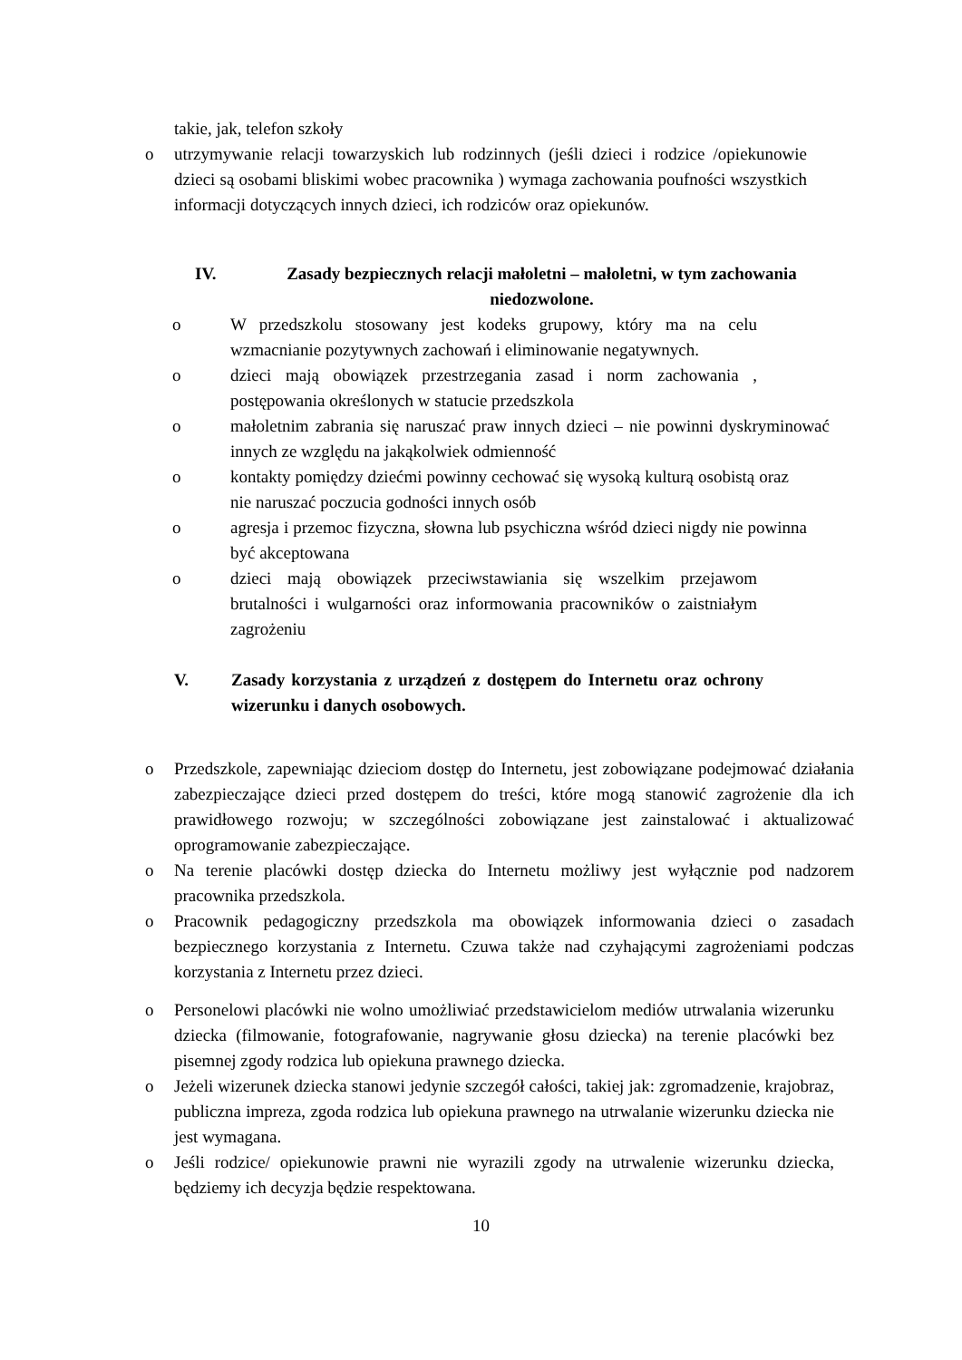takie, jak, telefon szkoły
o utrzymywanie relacji towarzyskich lub rodzinnych (jeśli dzieci i rodzice /opiekunowie dzieci są osobami bliskimi wobec pracownika ) wymaga zachowania poufności wszystkich informacji dotyczących innych dzieci, ich rodziców oraz opiekunów.
IV. Zasady bezpiecznych relacji małoletni – małoletni, w tym zachowania niedozwolone.
o W przedszkolu stosowany jest kodeks grupowy, który ma na celu wzmacnianie pozytywnych zachowań i eliminowanie negatywnych.
o dzieci mają obowiązek przestrzegania zasad i norm zachowania , postępowania określonych w statucie przedszkola
o małoletnim zabrania się naruszać praw innych dzieci – nie powinni dyskryminować innych ze względu na jakąkolwiek odmienność
o kontakty pomiędzy dziećmi powinny cechować się wysoką kulturą osobistą oraz nie naruszać poczucia godności innych osób
o agresja i przemoc fizyczna, słowna lub psychiczna wśród dzieci nigdy nie powinna być akceptowana
o dzieci mają obowiązek przeciwstawiania się wszelkim przejawom brutalności i wulgarności oraz informowania pracowników o zaistniałym zagrożeniu
V. Zasady korzystania z urządzeń z dostępem do Internetu oraz ochrony wizerunku i danych osobowych.
o Przedszkole, zapewniając dzieciom dostęp do Internetu, jest zobowiązane podejmować działania zabezpieczające dzieci przed dostępem do treści, które mogą stanowić zagrożenie dla ich prawidłowego rozwoju; w szczególności zobowiązane jest zainstalować i aktualizować oprogramowanie zabezpieczające.
o Na terenie placówki dostęp dziecka do Internetu możliwy jest wyłącznie pod nadzorem pracownika przedszkola.
o Pracownik pedagogiczny przedszkola ma obowiązek informowania dzieci o zasadach bezpiecznego korzystania z Internetu. Czuwa także nad czyhającymi zagrożeniami podczas korzystania z Internetu przez dzieci.
o Personelowi placówki nie wolno umożliwiać przedstawicielom mediów utrwalania wizerunku dziecka (filmowanie, fotografowanie, nagrywanie głosu dziecka) na terenie placówki bez pisemnej zgody rodzica lub opiekuna prawnego dziecka.
o Jeżeli wizerunek dziecka stanowi jedynie szczegół całości, takiej jak: zgromadzenie, krajobraz, publiczna impreza, zgoda rodzica lub opiekuna prawnego na utrwalanie wizerunku dziecka nie jest wymagana.
o Jeśli rodzice/ opiekunowie prawni nie wyrazili zgody na utrwalenie wizerunku dziecka, będziemy ich decyzja będzie respektowana.
10